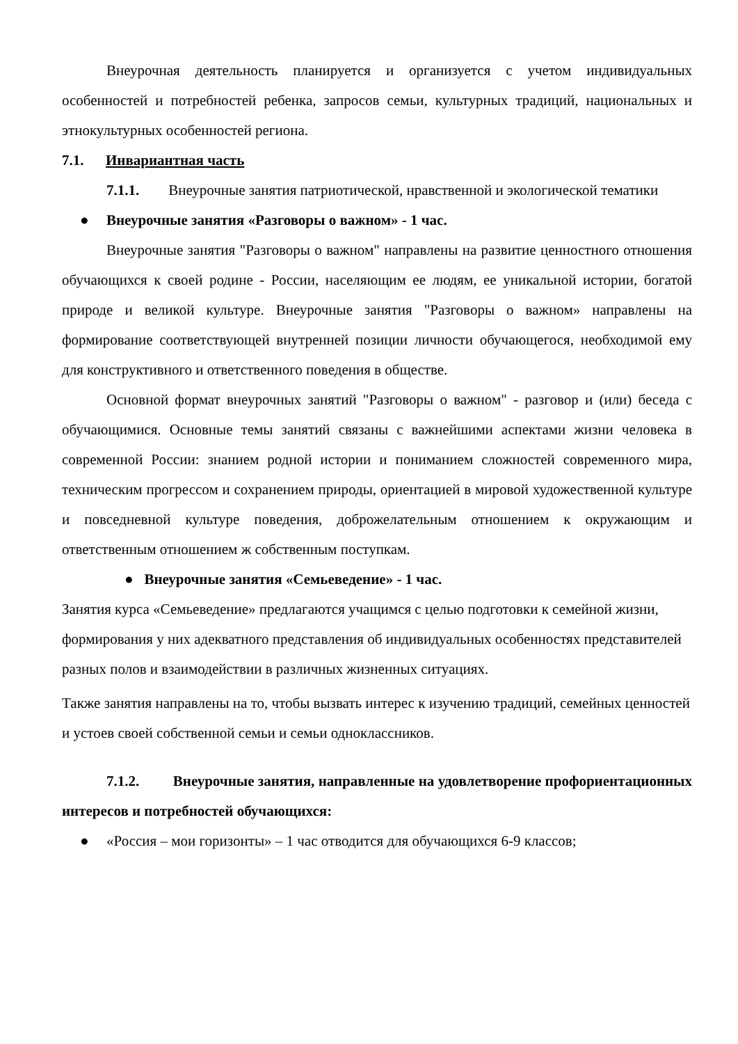Внеурочная деятельность планируется и организуется с учетом индивидуальных особенностей и потребностей ребенка, запросов семьи, культурных традиций, национальных и этнокультурных особенностей региона.
7.1. Инвариантная часть
7.1.1. Внеурочные занятия патриотической, нравственной и экологической тематики
● Внеурочные занятия «Разговоры о важном» - 1 час.
Внеурочные занятия "Разговоры о важном" направлены на развитие ценностного отношения обучающихся к своей родине - России, населяющим ее людям, ее уникальной истории, богатой природе и великой культуре. Внеурочные занятия "Разговоры о важном» направлены на формирование соответствующей внутренней позиции личности обучающегося, необходимой ему для конструктивного и ответственного поведения в обществе.
Основной формат внеурочных занятий "Разговоры о важном" - разговор и (или) беседа с обучающимися. Основные темы занятий связаны с важнейшими аспектами жизни человека в современной России: знанием родной истории и пониманием сложностей современного мира, техническим прогрессом и сохранением природы, ориентацией в мировой художественной культуре и повседневной культуре поведения, доброжелательным отношением к окружающим и ответственным отношением ж собственным поступкам.
● Внеурочные занятия «Семьеведение» - 1 час.
Занятия курса «Семьеведение» предлагаются учащимся с целью подготовки к семейной жизни, формирования у них адекватного представления об индивидуальных особенностях представителей разных полов и взаимодействии в различных жизненных ситуациях.
Также занятия направлены на то, чтобы вызвать интерес к изучению традиций, семейных ценностей и устоев своей собственной семьи и семьи одноклассников.
7.1.2. Внеурочные занятия, направленные на удовлетворение профориентационных интересов и потребностей обучающихся:
● «Россия – мои горизонты» – 1 час отводится для обучающихся 6-9 классов;